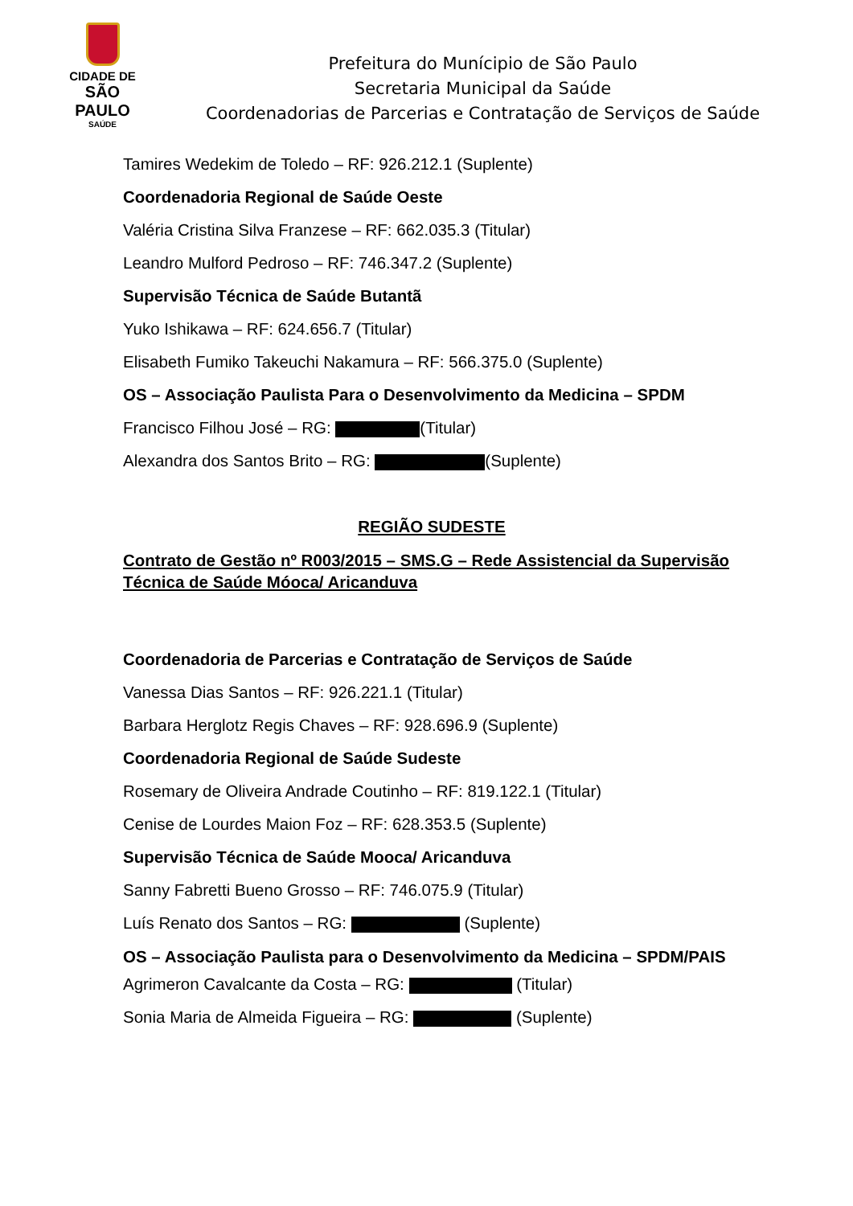CIDADE DE
SÃO PAULO
SAÚDE
Prefeitura do Munícipio de São Paulo
Secretaria Municipal da Saúde
Coordenadorias de Parcerias e Contratação de Serviços de Saúde
Tamires Wedekim de Toledo – RF: 926.212.1 (Suplente)
Coordenadoria Regional de Saúde Oeste
Valéria Cristina Silva Franzese – RF: 662.035.3 (Titular)
Leandro Mulford Pedroso – RF: 746.347.2 (Suplente)
Supervisão Técnica de Saúde Butantã
Yuko Ishikawa – RF: 624.656.7 (Titular)
Elisabeth Fumiko Takeuchi Nakamura – RF: 566.375.0 (Suplente)
OS – Associação Paulista Para o Desenvolvimento da Medicina – SPDM
Francisco Filhou José – RG: (Titular)
Alexandra dos Santos Brito – RG: (Suplente)
REGIÃO SUDESTE
Contrato de Gestão nº R003/2015 – SMS.G – Rede Assistencial da Supervisão Técnica de Saúde Móoca/ Aricanduva
Coordenadoria de Parcerias e Contratação de Serviços de Saúde
Vanessa Dias Santos – RF: 926.221.1 (Titular)
Barbara Herglotz Regis Chaves – RF: 928.696.9 (Suplente)
Coordenadoria Regional de Saúde Sudeste
Rosemary de Oliveira Andrade Coutinho – RF: 819.122.1 (Titular)
Cenise de Lourdes Maion Foz – RF: 628.353.5 (Suplente)
Supervisão Técnica de Saúde Mooca/ Aricanduva
Sanny Fabretti Bueno Grosso – RF: 746.075.9 (Titular)
Luís Renato dos Santos – RG: (Suplente)
OS – Associação Paulista para o Desenvolvimento da Medicina – SPDM/PAIS
Agrimeron Cavalcante da Costa – RG: (Titular)
Sonia Maria de Almeida Figueira – RG: (Suplente)